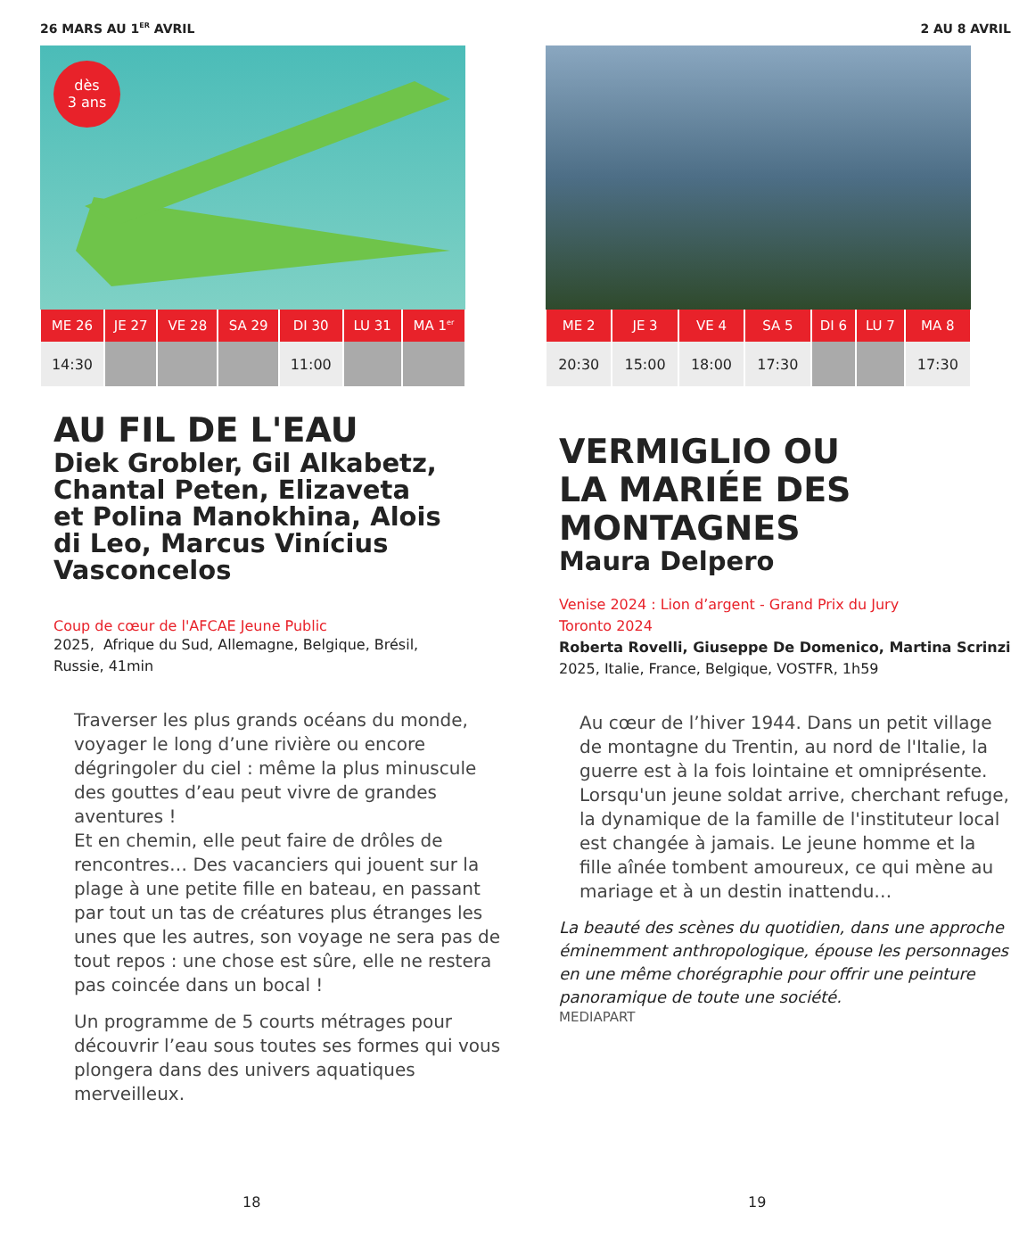26 MARS AU 1<sup>ER</sup> AVRIL
dès
3 ans
| ME 26 | JE 27 | VE 28 | SA 29 | DI 30 | LU 31 | MA 1<sup>er</sup> |
| --- | --- | --- | --- | --- | --- | --- |
| 14:30 | | | | 11:00 | | |
AU FIL DE L'EAU
Diek Grobler, Gil Alkabetz,
Chantal Peten, Elizaveta
et Polina Manokhina, Alois
di Leo, Marcus Vinícius
Vasconcelos
Coup de cœur de l'AFCAE Jeune Public
2025, Afrique du Sud, Allemagne, Belgique, Brésil,
Russie, 41min
Traverser les plus grands océans du monde, voyager le long d’une rivière ou encore dégringoler du ciel : même la plus minuscule des gouttes d’eau peut vivre de grandes aventures !
Et en chemin, elle peut faire de drôles de rencontres… Des vacanciers qui jouent sur la plage à une petite fille en bateau, en passant par tout un tas de créatures plus étranges les unes que les autres, son voyage ne sera pas de tout repos : une chose est sûre, elle ne restera pas coincée dans un bocal !
Un programme de 5 courts métrages pour découvrir l’eau sous toutes ses formes qui vous plongera dans des univers aquatiques merveilleux.
18
2 AU 8 AVRIL
| ME 2 | JE 3 | VE 4 | SA 5 | DI 6 | LU 7 | MA 8 |
| --- | --- | --- | --- | --- | --- | --- |
| 20:30 | 15:00 | 18:00 | 17:30 | | | 17:30 |
VERMIGLIO OU
LA MARIÉE DES
MONTAGNES
Maura Delpero
Venise 2024 : Lion d’argent - Grand Prix du Jury
Toronto 2024
Roberta Rovelli, Giuseppe De Domenico, Martina Scrinzi
2025, Italie, France, Belgique, VOSTFR, 1h59
Au cœur de l’hiver 1944. Dans un petit village de montagne du Trentin, au nord de l'Italie, la guerre est à la fois lointaine et omniprésente. Lorsqu'un jeune soldat arrive, cherchant refuge, la dynamique de la famille de l'instituteur local est changée à jamais. Le jeune homme et la fille aînée tombent amoureux, ce qui mène au mariage et à un destin inattendu…
La beauté des scènes du quotidien, dans une approche éminemment anthropologique, épouse les personnages en une même chorégraphie pour offrir une peinture panoramique de toute une société.
MEDIAPART
19